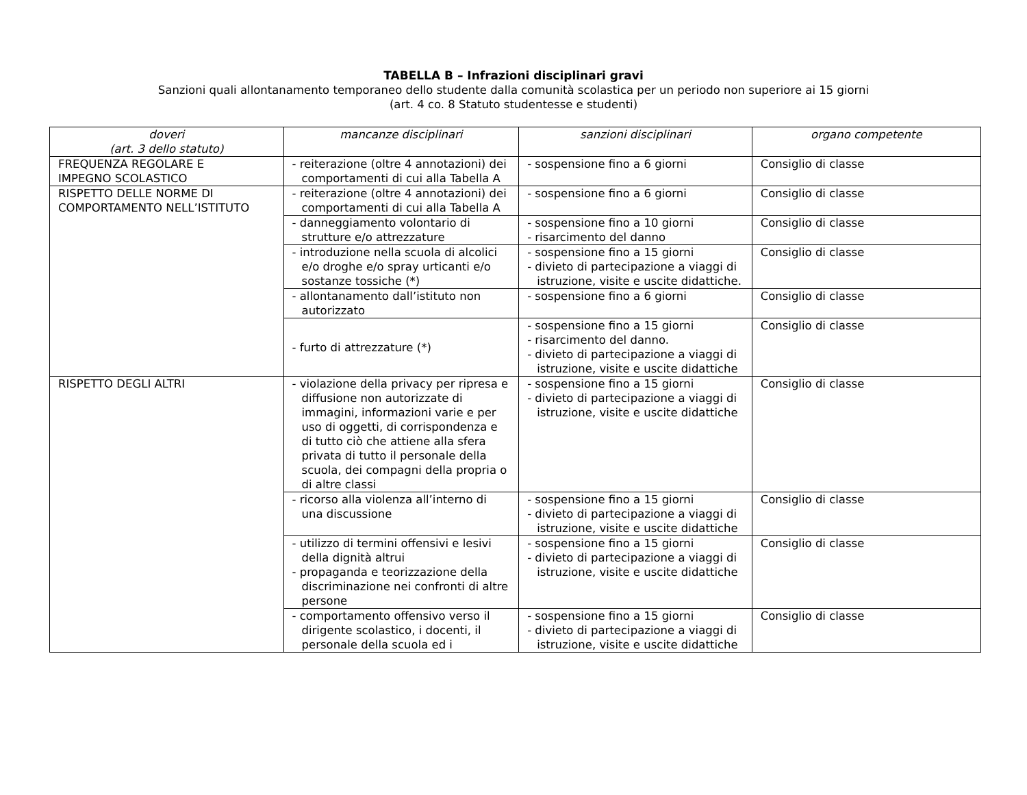TABELLA B – Infrazioni disciplinari gravi
Sanzioni quali allontanamento temporaneo dello studente dalla comunità scolastica per un periodo non superiore ai 15 giorni
(art. 4 co. 8 Statuto studentesse e studenti)
| doveri (art. 3 dello statuto) | mancanze disciplinari | sanzioni disciplinari | organo competente |
| --- | --- | --- | --- |
| FREQUENZA REGOLARE E IMPEGNO SCOLASTICO | - reiterazione (oltre 4 annotazioni) dei comportamenti di cui alla Tabella A | - sospensione fino a 6 giorni | Consiglio di classe |
| RISPETTO DELLE NORME DI COMPORTAMENTO NELL’ISTITUTO | - reiterazione (oltre 4 annotazioni) dei comportamenti di cui alla Tabella A | - sospensione fino a 6 giorni | Consiglio di classe |
| | - danneggiamento volontario di strutture e/o attrezzature | - sospensione fino a 10 giorni - risarcimento del danno | Consiglio di classe |
| | - introduzione nella scuola di alcolici e/o droghe e/o spray urticanti e/o sostanze tossiche (*) | - sospensione fino a 15 giorni - divieto di partecipazione a viaggi di istruzione, visite e uscite didattiche. | Consiglio di classe |
| | - allontanamento dall’istituto non autorizzato | - sospensione fino a 6 giorni | Consiglio di classe |
| | - furto di attrezzature (*) | - sospensione fino a 15 giorni - risarcimento del danno. - divieto di partecipazione a viaggi di istruzione, visite e uscite didattiche | Consiglio di classe |
| RISPETTO DEGLI ALTRI | - violazione della privacy per ripresa e diffusione non autorizzate di immagini, informazioni varie e per uso di oggetti, di corrispondenza e di tutto ciò che attiene alla sfera privata di tutto il personale della scuola, dei compagni della propria o di altre classi | - sospensione fino a 15 giorni - divieto di partecipazione a viaggi di istruzione, visite e uscite didattiche | Consiglio di classe |
| | - ricorso alla violenza all’interno di una discussione | - sospensione fino a 15 giorni - divieto di partecipazione a viaggi di istruzione, visite e uscite didattiche | Consiglio di classe |
| | - utilizzo di termini offensivi e lesivi della dignità altrui - propaganda e teorizzazione della discriminazione nei confronti di altre persone | - sospensione fino a 15 giorni - divieto di partecipazione a viaggi di istruzione, visite e uscite didattiche | Consiglio di classe |
| | - comportamento offensivo verso il dirigente scolastico, i docenti, il personale della scuola ed i | - sospensione fino a 15 giorni - divieto di partecipazione a viaggi di istruzione, visite e uscite didattiche | Consiglio di classe |